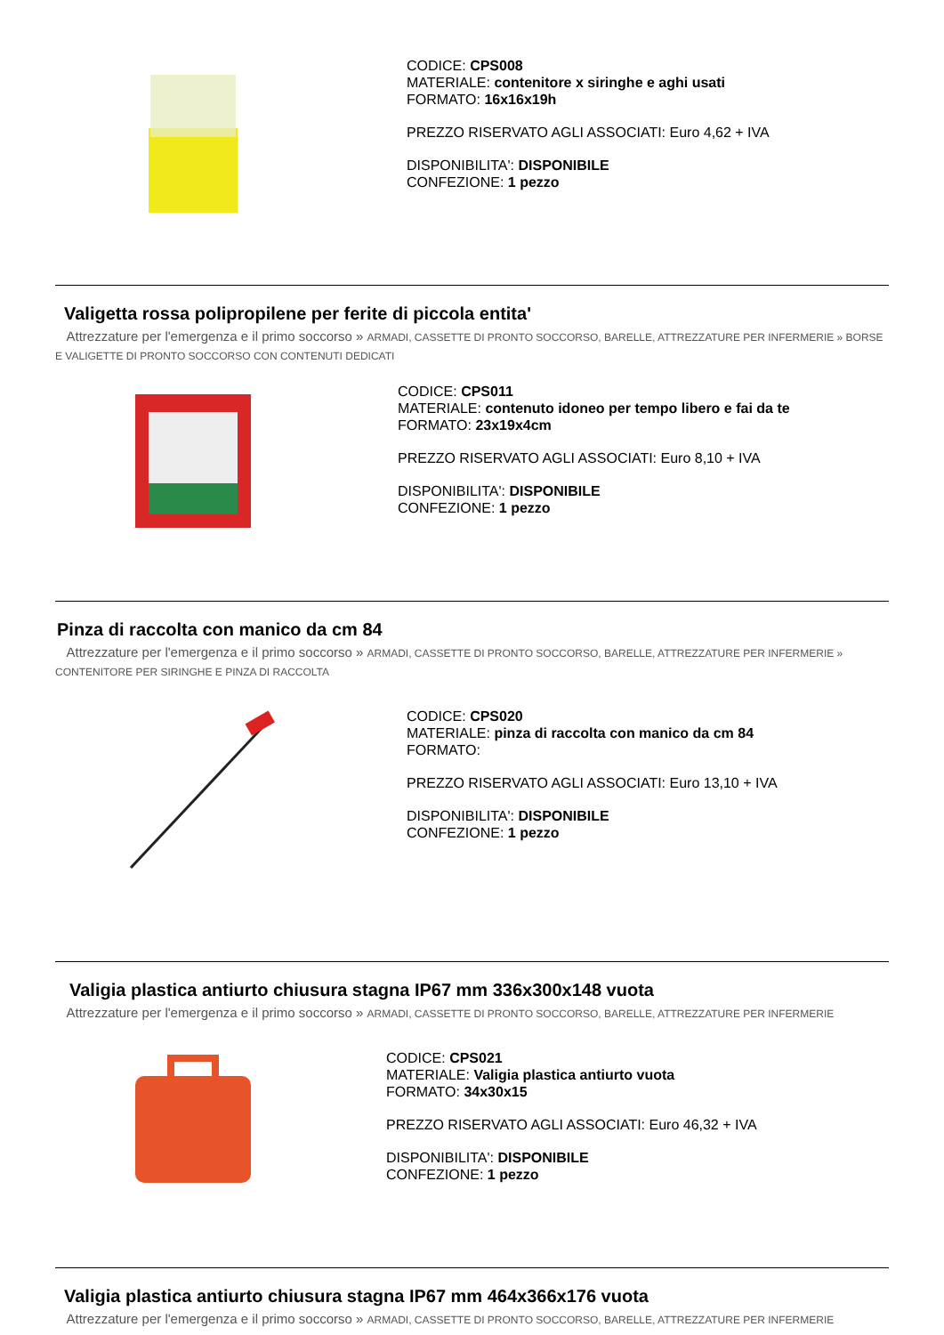CODICE: CPS008
MATERIALE: contenitore x siringhe e aghi usati
FORMATO: 16x16x19h
PREZZO RISERVATO AGLI ASSOCIATI: Euro 4,62 + IVA
DISPONIBILITA': DISPONIBILE
CONFEZIONE: 1 pezzo
Valigetta rossa polipropilene per ferite di piccola entita'
Attrezzature per l'emergenza e il primo soccorso » ARMADI, CASSETTE DI PRONTO SOCCORSO, BARELLE, ATTREZZATURE PER INFERMERIE » BORSE E VALIGETTE DI PRONTO SOCCORSO CON CONTENUTI DEDICATI
CODICE: CPS011
MATERIALE: contenuto idoneo per tempo libero e fai da te
FORMATO: 23x19x4cm
PREZZO RISERVATO AGLI ASSOCIATI: Euro 8,10 + IVA
DISPONIBILITA': DISPONIBILE
CONFEZIONE: 1 pezzo
Pinza di raccolta con manico da cm 84
Attrezzature per l'emergenza e il primo soccorso » ARMADI, CASSETTE DI PRONTO SOCCORSO, BARELLE, ATTREZZATURE PER INFERMERIE » CONTENITORE PER SIRINGHE E PINZA DI RACCOLTA
CODICE: CPS020
MATERIALE: pinza di raccolta con manico da cm 84
FORMATO:
PREZZO RISERVATO AGLI ASSOCIATI: Euro 13,10 + IVA
DISPONIBILITA': DISPONIBILE
CONFEZIONE: 1 pezzo
Valigia plastica antiurto chiusura stagna IP67 mm 336x300x148 vuota
Attrezzature per l'emergenza e il primo soccorso » ARMADI, CASSETTE DI PRONTO SOCCORSO, BARELLE, ATTREZZATURE PER INFERMERIE
CODICE: CPS021
MATERIALE: Valigia plastica antiurto vuota
FORMATO: 34x30x15
PREZZO RISERVATO AGLI ASSOCIATI: Euro 46,32 + IVA
DISPONIBILITA': DISPONIBILE
CONFEZIONE: 1 pezzo
Valigia plastica antiurto chiusura stagna IP67 mm 464x366x176 vuota
Attrezzature per l'emergenza e il primo soccorso » ARMADI, CASSETTE DI PRONTO SOCCORSO, BARELLE, ATTREZZATURE PER INFERMERIE